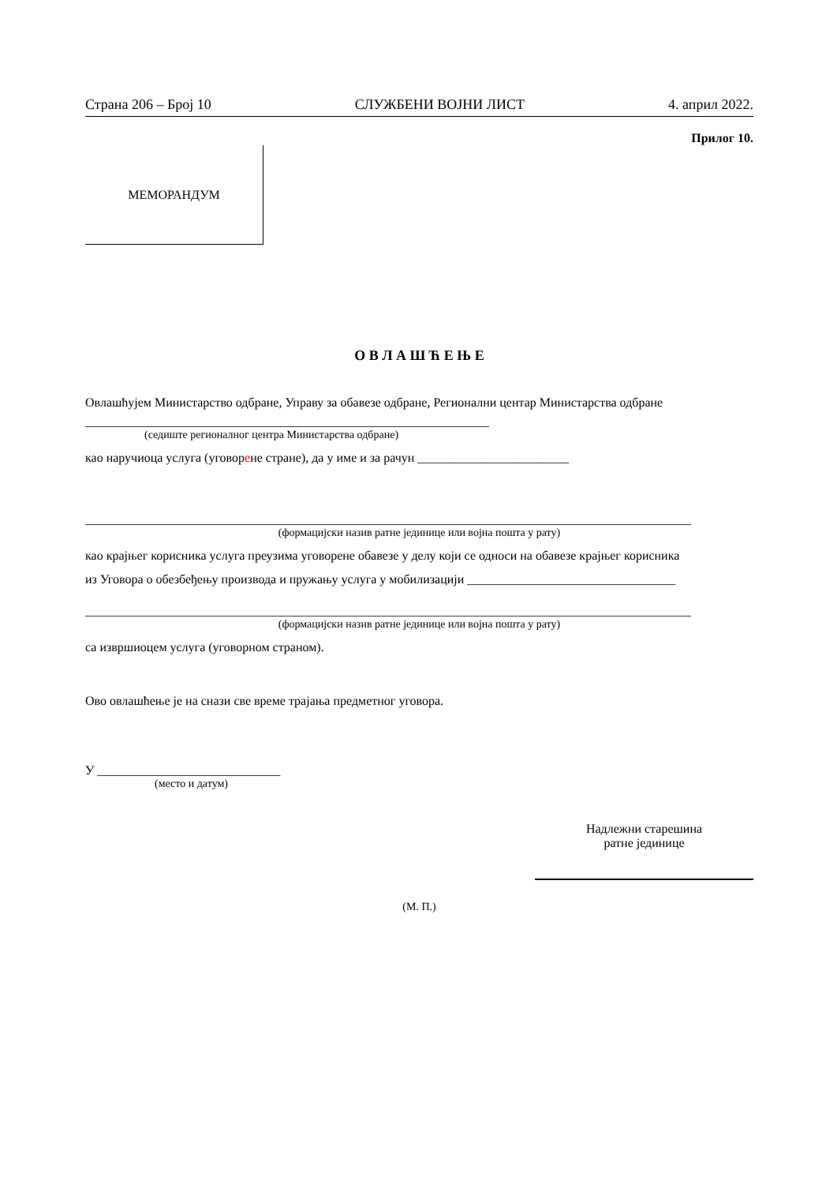Страна 206 – Број 10 СЛУЖБЕНИ ВОЈНИ ЛИСТ 4. април 2022.
Прилог 10.
МЕМОРАНДУМ
О В Л А Ш Ћ Е Њ Е
Овлашћујем Министарство одбране, Управу за обавезе одбране, Регионални центар Министарства одбране
________________________________________________________________
(седиште регионалног центра Министарства одбране)
као наручиоца услуга (уговорене стране), да у име и за рачун ________________________
________________________________________________________________________________________________
(формацијски назив ратне јединице или војна пошта у рату)
као крајњег корисника услуга преузима уговорене обавезе у делу који се односи на обавезе крајњег корисника
из Уговора о обезбеђењу производа и пружању услуга у мобилизацији _________________________________
________________________________________________________________________________________________
(формацијски назив ратне јединице или војна пошта у рату)
са извршиоцем услуга (уговорном страном).
Ово овлашћење је на снази све време трајања предметног уговора.
У _____________________________
(место и датум)
Надлежни старешина
ратне јединице
(М. П.)